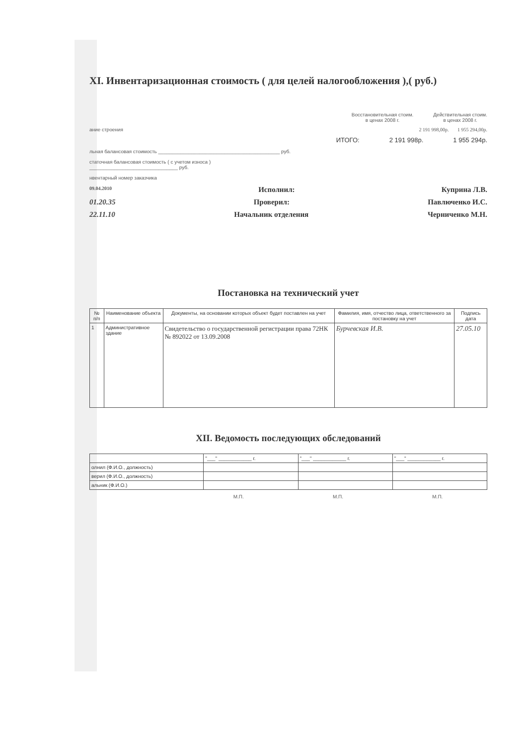XI. Инвентаризационная стоимость ( для целей налогообложения ),( руб.)
Восстановительная стоим.
в ценах 2008 г.
Действительная стоим.
в ценах 2008 г.
ание строения 2 191 998,00р. 1 955 294,00р.
ИТОГО: 2 191 998р. 1 955 294р.
льная балансовая стоимость ____________________________________________ руб.
статочная балансовая стоимость ( с учетом износа )
________________________________ руб.
нвентарный номер заказчика
09.04.2010 Исполнил: Куприна Л.В.
01.20.35 Проверил: Павлюченко И.С.
22.11.10 Начальник отделения Черниченко М.Н.
Постановка на технический учет
| № п/п | Наименование объекта | Документы, на основании которых объект будет поставлен на учет | Фамилия, имя, отчество лица, ответственного за постановку на учет | Подпись дата |
| --- | --- | --- | --- | --- |
| 1 | Административное здание | Свидетельство о государственной регистрации права 72НК № 892022 от 13.09.2008 | Бурчевская И.В. | 27.05.10 |
XII. Ведомость последующих обследований
| | "___" ____________ г. | "___" ____________ г. | "___" ____________ г. |
| олнил (Ф.И.О., должность) | | | |
| верил (Ф.И.О., должность) | | | |
| альник (Ф.И.О.) | | | |
М.П. М.П. М.П.